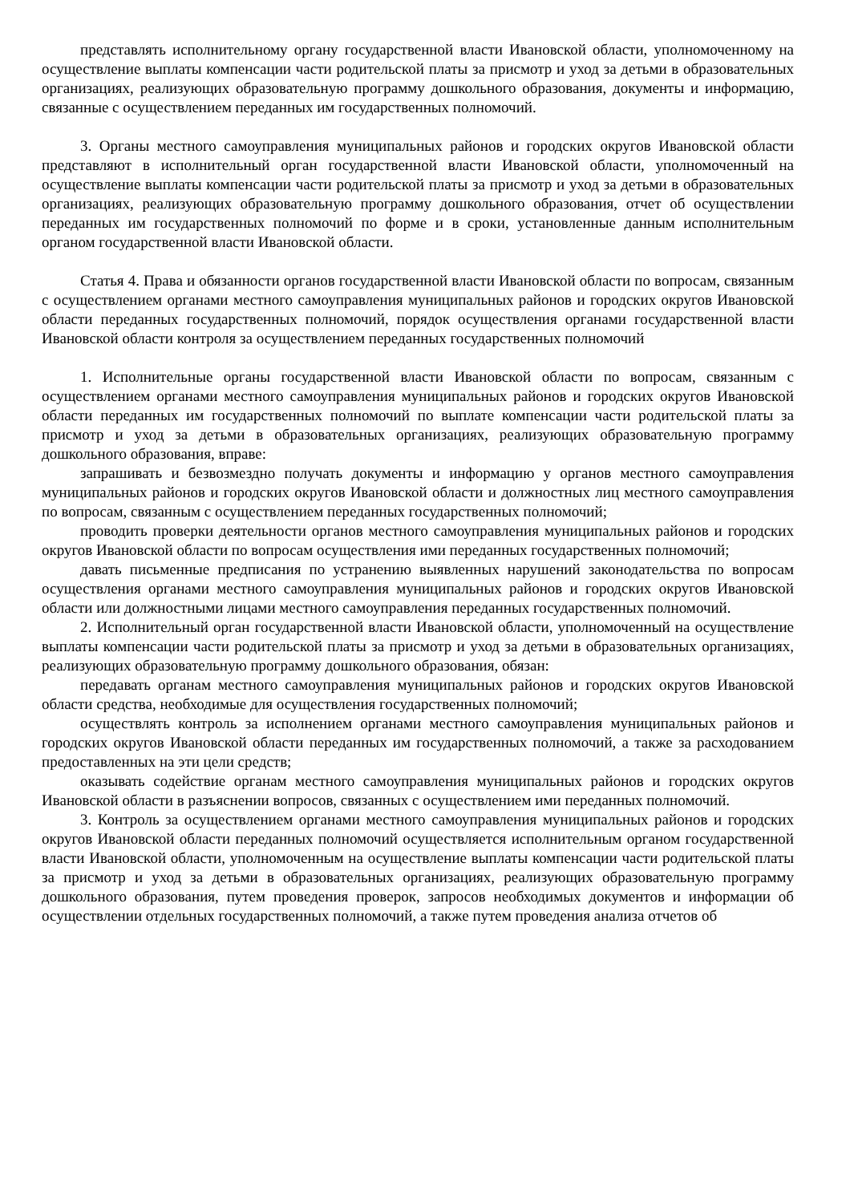представлять исполнительному органу государственной власти Ивановской области, уполномоченному на осуществление выплаты компенсации части родительской платы за присмотр и уход за детьми в образовательных организациях, реализующих образовательную программу дошкольного образования, документы и информацию, связанные с осуществлением переданных им государственных полномочий.
3. Органы местного самоуправления муниципальных районов и городских округов Ивановской области представляют в исполнительный орган государственной власти Ивановской области, уполномоченный на осуществление выплаты компенсации части родительской платы за присмотр и уход за детьми в образовательных организациях, реализующих образовательную программу дошкольного образования, отчет об осуществлении переданных им государственных полномочий по форме и в сроки, установленные данным исполнительным органом государственной власти Ивановской области.
Статья 4. Права и обязанности органов государственной власти Ивановской области по вопросам, связанным с осуществлением органами местного самоуправления муниципальных районов и городских округов Ивановской области переданных государственных полномочий, порядок осуществления органами государственной власти Ивановской области контроля за осуществлением переданных государственных полномочий
1. Исполнительные органы государственной власти Ивановской области по вопросам, связанным с осуществлением органами местного самоуправления муниципальных районов и городских округов Ивановской области переданных им государственных полномочий по выплате компенсации части родительской платы за присмотр и уход за детьми в образовательных организациях, реализующих образовательную программу дошкольного образования, вправе:
запрашивать и безвозмездно получать документы и информацию у органов местного самоуправления муниципальных районов и городских округов Ивановской области и должностных лиц местного самоуправления по вопросам, связанным с осуществлением переданных государственных полномочий;
проводить проверки деятельности органов местного самоуправления муниципальных районов и городских округов Ивановской области по вопросам осуществления ими переданных государственных полномочий;
давать письменные предписания по устранению выявленных нарушений законодательства по вопросам осуществления органами местного самоуправления муниципальных районов и городских округов Ивановской области или должностными лицами местного самоуправления переданных государственных полномочий.
2. Исполнительный орган государственной власти Ивановской области, уполномоченный на осуществление выплаты компенсации части родительской платы за присмотр и уход за детьми в образовательных организациях, реализующих образовательную программу дошкольного образования, обязан:
передавать органам местного самоуправления муниципальных районов и городских округов Ивановской области средства, необходимые для осуществления государственных полномочий;
осуществлять контроль за исполнением органами местного самоуправления муниципальных районов и городских округов Ивановской области переданных им государственных полномочий, а также за расходованием предоставленных на эти цели средств;
оказывать содействие органам местного самоуправления муниципальных районов и городских округов Ивановской области в разъяснении вопросов, связанных с осуществлением ими переданных полномочий.
3. Контроль за осуществлением органами местного самоуправления муниципальных районов и городских округов Ивановской области переданных полномочий осуществляется исполнительным органом государственной власти Ивановской области, уполномоченным на осуществление выплаты компенсации части родительской платы за присмотр и уход за детьми в образовательных организациях, реализующих образовательную программу дошкольного образования, путем проведения проверок, запросов необходимых документов и информации об осуществлении отдельных государственных полномочий, а также путем проведения анализа отчетов об